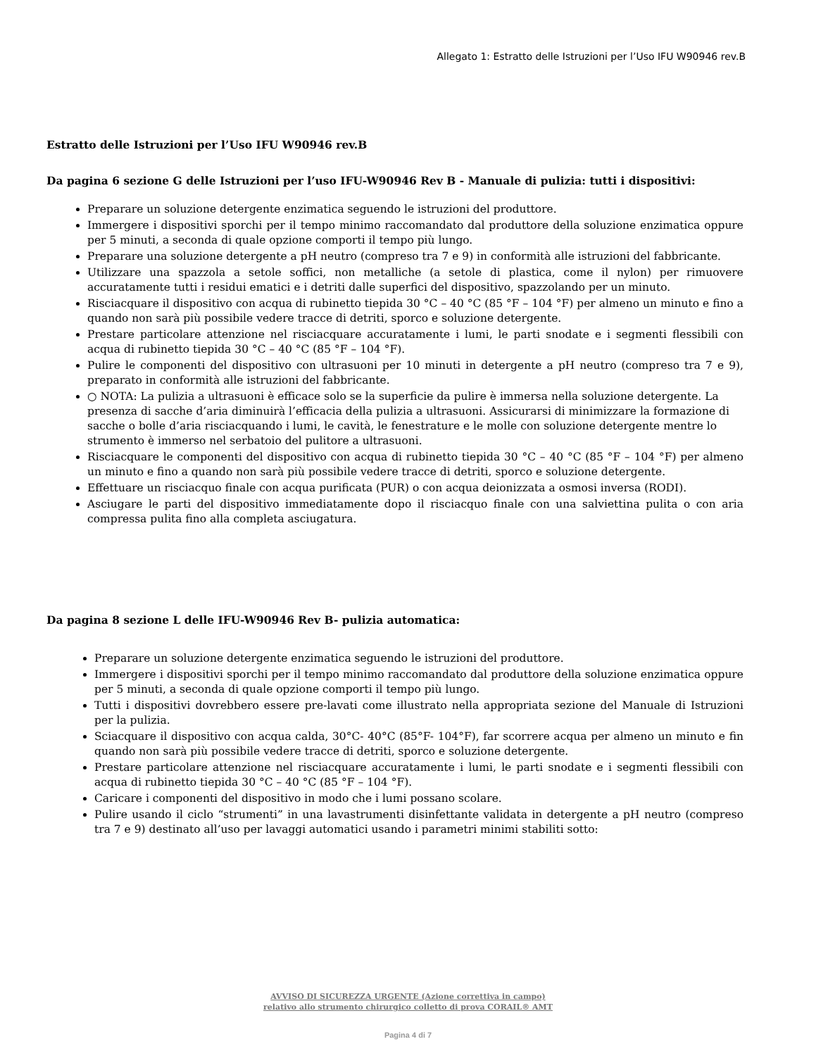Allegato 1: Estratto delle Istruzioni per l’Uso IFU W90946 rev.B
Estratto delle Istruzioni per l’Uso IFU W90946 rev.B
Da pagina 6 sezione G delle Istruzioni per l’uso IFU-W90946 Rev B - Manuale di pulizia: tutti i dispositivi:
Preparare un soluzione detergente enzimatica seguendo le istruzioni del produttore.
Immergere i dispositivi sporchi per il tempo minimo raccomandato dal produttore della soluzione enzimatica oppure per 5 minuti, a seconda di quale opzione comporti il tempo più lungo.
Preparare una soluzione detergente a pH neutro (compreso tra 7 e 9) in conformità alle istruzioni del fabbricante.
Utilizzare una spazzola a setole soffici, non metalliche (a setole di plastica, come il nylon) per rimuovere accuratamente tutti i residui ematici e i detriti dalle superfici del dispositivo, spazzolando per un minuto.
Risciacquare il dispositivo con acqua di rubinetto tiepida 30 °C – 40 °C (85 °F – 104 °F) per almeno un minuto e fino a quando non sarà più possibile vedere tracce di detriti, sporco e soluzione detergente.
Prestare particolare attenzione nel risciacquare accuratamente i lumi, le parti snodate e i segmenti flessibili con acqua di rubinetto tiepida 30 °C – 40 °C (85 °F – 104 °F).
Pulire le componenti del dispositivo con ultrasuoni per 10 minuti in detergente a pH neutro (compreso tra 7 e 9), preparato in conformità alle istruzioni del fabbricante.
○ NOTA: La pulizia a ultrasuoni è efficace solo se la superficie da pulire è immersa nella soluzione detergente. La presenza di sacche d’aria diminuirà l’efficacia della pulizia a ultrasuoni. Assicurarsi di minimizzare la formazione di sacche o bolle d’aria risciacquando i lumi, le cavità, le fenestrature e le molle con soluzione detergente mentre lo strumento è immerso nel serbatoio del pulitore a ultrasuoni.
Risciacquare le componenti del dispositivo con acqua di rubinetto tiepida 30 °C – 40 °C (85 °F – 104 °F) per almeno un minuto e fino a quando non sarà più possibile vedere tracce di detriti, sporco e soluzione detergente.
Effettuare un risciacquo finale con acqua purificata (PUR) o con acqua deionizzata a osmosi inversa (RODI).
Asciugare le parti del dispositivo immediatamente dopo il risciacquo finale con una salviettina pulita o con aria compressa pulita fino alla completa asciugatura.
Da pagina 8 sezione L delle IFU-W90946 Rev B- pulizia automatica:
Preparare un soluzione detergente enzimatica seguendo le istruzioni del produttore.
Immergere i dispositivi sporchi per il tempo minimo raccomandato dal produttore della soluzione enzimatica oppure per 5 minuti, a seconda di quale opzione comporti il tempo più lungo.
Tutti i dispositivi dovrebbero essere pre-lavati come illustrato nella appropriata sezione del Manuale di Istruzioni per la pulizia.
Sciacquare il dispositivo con acqua calda, 30°C- 40°C (85°F- 104°F), far scorrere acqua per almeno un minuto e fin quando non sarà più possibile vedere tracce di detriti, sporco e soluzione detergente.
Prestare particolare attenzione nel risciacquare accuratamente i lumi, le parti snodate e i segmenti flessibili con acqua di rubinetto tiepida 30 °C – 40 °C (85 °F – 104 °F).
Caricare i componenti del dispositivo in modo che i lumi possano scolare.
Pulire usando il ciclo “strumenti” in una lavastrumenti disinfettante validata in detergente a pH neutro (compreso tra 7 e 9) destinato all’uso per lavaggi automatici usando i parametri minimi stabiliti sotto:
AVVISO DI SICUREZZA URGENTE (Azione correttiva in campo)
relativo allo strumento chirurgico colletto di prova CORAIL® AMT
Pagina 4 di 7